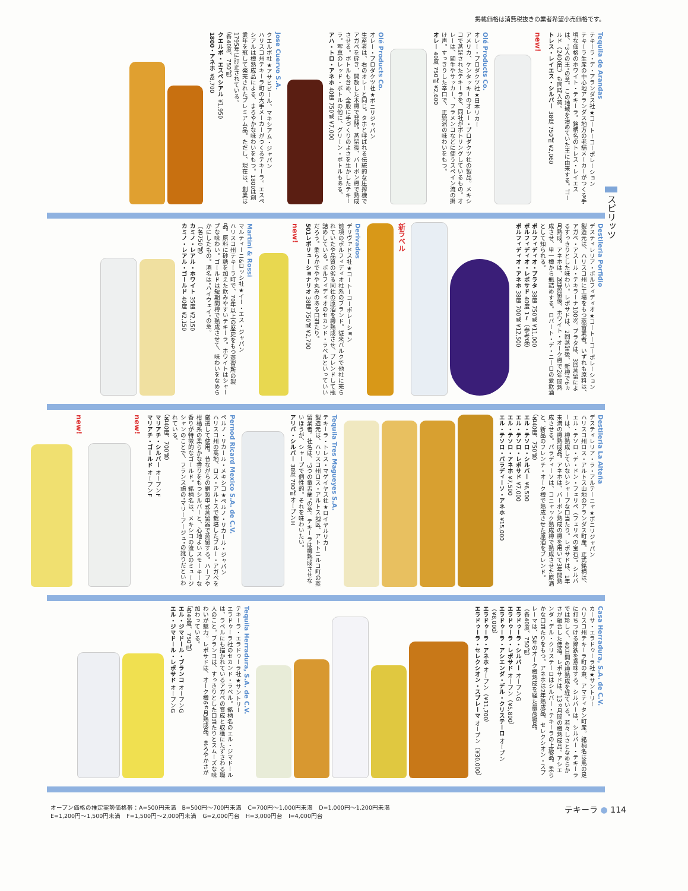掲載価格は消費税抜きの業者希望小売価格です。
スピリッツ
Tequila de Arandas
テキーラ・デ・アランダス社★コートーコーポレーション
テキーラ生産の中心地アランダス地方の老舗メーカーがつくる手頃な価格のホワイト・テキーラ。銘柄名のトレス・レイエスは、"3人の王"の意。この地域を治めていた王に由来する。ゴールド（2400円）も同時入荷。
トレス・レイエス・シルバー 38度 750㎖ ¥2,060
new!
Olé Products Co.
オレー・プロダクツ社★日本リカー
アメリカ、ケンタッキーのオレー・プロダクツ社の製品。メキシコで蒸留されたテキーラを、同社がボトリングしているもの。オレーは、闘牛やサッカー、フラメンコなどに使うスペイン流の掛け声。すっきりした辛口で、正統派の味わいをもつ。
オレー 40度 750㎖ ¥2,600
Olé Products Co.
オレー・プロダクツ社★ボニリジャパン
生産者は、右のオレーと同じ。タホと呼ばれる伝統的な圧搾機でアガベを砕き、開放した木樽で発酵。蒸留後、バーボン樽で熟成させる。ボトルも含め、全般に手づくりのよさを生かしたテキーラ。写真のレッド・ボトルの他に、グリーン・ボトルもある。
アハ・トロ・アネホ 40度 750㎖ ¥7,000
Jose Cuervo S.A.
クエルボ社★アサヒビール、マキシアム・ジャパン
ハリスコ州テキーラ町の大手メーカーがつくるテキーラ。エスペシアルは樽熟成品による、まろやかな味わいをもつ。1800は創業年を冠して発売されたプレミアム品。ただし、現在は、創業は1795年に訂正されている。
（各40度、750㎖）
クエルボ・エスペシアル ¥1,950
1800・アネホ ¥8,700
Destileria Porfidio
デスティレリア・ポルフィディオ★コートーコーポレーション
製造元は、ハリスコ州に工場をもつ蒸留業者。いずれも原料は、アガベ・アスール・テキラーナ100%。プラタは、3回蒸留によるすっきりとした味わい。レポサドは、2回蒸留後、新樽で6ヵ月熟成。アネホは、2回蒸留後、ホワイト・オーク樽で2年間熟成させ、単一樽から瓶詰めする。ロバート・デ・ニーロの愛飲酒として知られる。
ポルフィディオ・プラタ 38度 750㎖ ¥11,000
ポルフィディオ・レポサド 40度 1ℓ（参考品）
ポルフィディオ・アネホ 38度 700㎖ ¥12,500
新ラベル
Derivados
デリヴァドス社★コートーコーポレーション
前項のポルフィディオ社系のブランド。従来バルクで他社に売られていたや品質の劣る同社の原酒を樽熟成させ、ブレンドして瓶詰めしている。ポルフィディオのセカンド・ラベルといっていいだろう。柔らかでやや丸みのある口当たり。
501レボリューショナリオ 38度 750㎖ ¥2,700
new!
Martini & Rossi
マルティーニ&ロッシ社★イー・エス・ジャパン
ハリスコ州テキーラ町で、70年以上の歴史をもつ蒸留所の製品。原料に砂糖を加えた飲みやすいテキーラ。ホワイトはシャープな味わい。ゴールドは短期間樽で熟成させて、味わいをなめらかにしたもの。酒名は"ハイウェイ"の意。
（各750㎖）
カミノ・レアル・ホワイト 35度 ¥2,150
カミノ・レアル・ゴールド 40度 ¥2,150
Destileria La Alteña
デスティレリア・ラ・アルテーニャ★ボニリジャパン
ハリスコ州ロス・アルトス山地のアランダス町産。正式銘柄は、エル・テソロ・デ・ドン・フェリペ（フェリペの宝石）。シルバーは、樽熟成していないシャープな口当たり。レポサドは、1年未満の樽熟成品。アネホは、バーボン熟成の樽を用いて3年間熟成させる。パラディーソは、コニャック熟成樽で熟成させた原酒と、新品のフレンチ・オーク樽で熟成させた原酒をブレンド。
（各40度、750㎖）
エル・テソロ・シルバー ¥6,500
エル・テソロ・レポサド ¥7,000
エル・テソロ・アネホ ¥7,500
エル・テソロ・パラディーソ・アネホ ¥15,000
Tequila Tres Magueyes S.A.
テキーラ・トレス・マゲイヤス社★ロイヤルリカー
製造元は、ハリスコ州ロス・アルトス地区、アトトニルコ町の蒸留業者。社名は、"3つの竜舌蘭"の意。テキーラは樽熟成させないほうが、シャープで個性的。それを味わいたい。
アリバ・シルバー 38度 700㎖ オープンH
Pernod Ricard Mexico S.A. de C.V.
ペルノ・リカール・メキシコ★ペルノ・リカール・ジャパン
ハリスコ州の高地、ロス・アルトスで栽培したブルー・アガベを厳選して使用。昔ながらの銅製単式蒸留器で蒸留する。ハーブや柑橘系の柔らかな香りをもつシルバーと、心地よいスモーキーな香りが特徴的なゴールド。銘柄名は、メキシコの流しのミュージシャンのことで、フランス語の"マリーアージュ"の訛りだといわれている。
（各40度、700㎖）
マリアチ・シルバー オープンF
マリアチ・ゴールド オープンF
new!
new!
Casa Herradura, S.A. de C.V.
カーサ・エラドゥーラ社★サントリー
ハリスコ州テキーラ町の東、アマティタン町産。銘柄名は馬の足に打ちつける蹄鉄を意味する。シルバーは、シルバー・テキーラでは珍しく、40日間の樽熟成を経ている。若々しさとなめらかさが融合した佳酒。レポサドは、13ヵ月間の樽熟成品。アシエンダ・デル・クリステーロはシルバー・テキーラの上級品。柔らかな口当たりをもつ。アネホは2年熟成品。セレクシオン・スプレーマは、5年のオーク樽熟成を経た最高級品。
（各40度、750㎖）
エラドゥーラ・シルバー オープンG
エラドゥーラ・レポサド オープン（¥5,800）
エラドゥーラ・アシエンダ・デル・クリステーロ オープン（¥8,000）
エラドゥーラ・アネホ オープン（¥11,700）
エラドゥーラ・セレクシオン・スプレーマ オープン（¥30,000）
Tequila Herradura, S.A. de C.V.
テキーラ・エラドゥーラ社★サントリー
エラドゥーラ社のセカンド・ラベル。銘柄名のエル・ジマドールは、ラベルにも描かれているアガベの育成と収穫にたずさわる職人のこと。ブランコは、すっきりとした口当たりとスムーズな味わいが魅力。レポサドは、オーク樽6ヵ月熟成品。まろやかさが加わっている。
（各40度、750㎖）
エル・ジマドール・ブランコ オープンG
エル・ジマドール・レポサド オープンG
オープン価格の推定実勢価格帯：A=500円未満　B=500円～700円未満　C=700円～1,000円未満　D=1,000円～1,200円未満
E=1,200円～1,500円未満　F=1,500円～2,000円未満　G=2,000円台　H=3,000円台　I=4,000円台
テキーラ ● 114